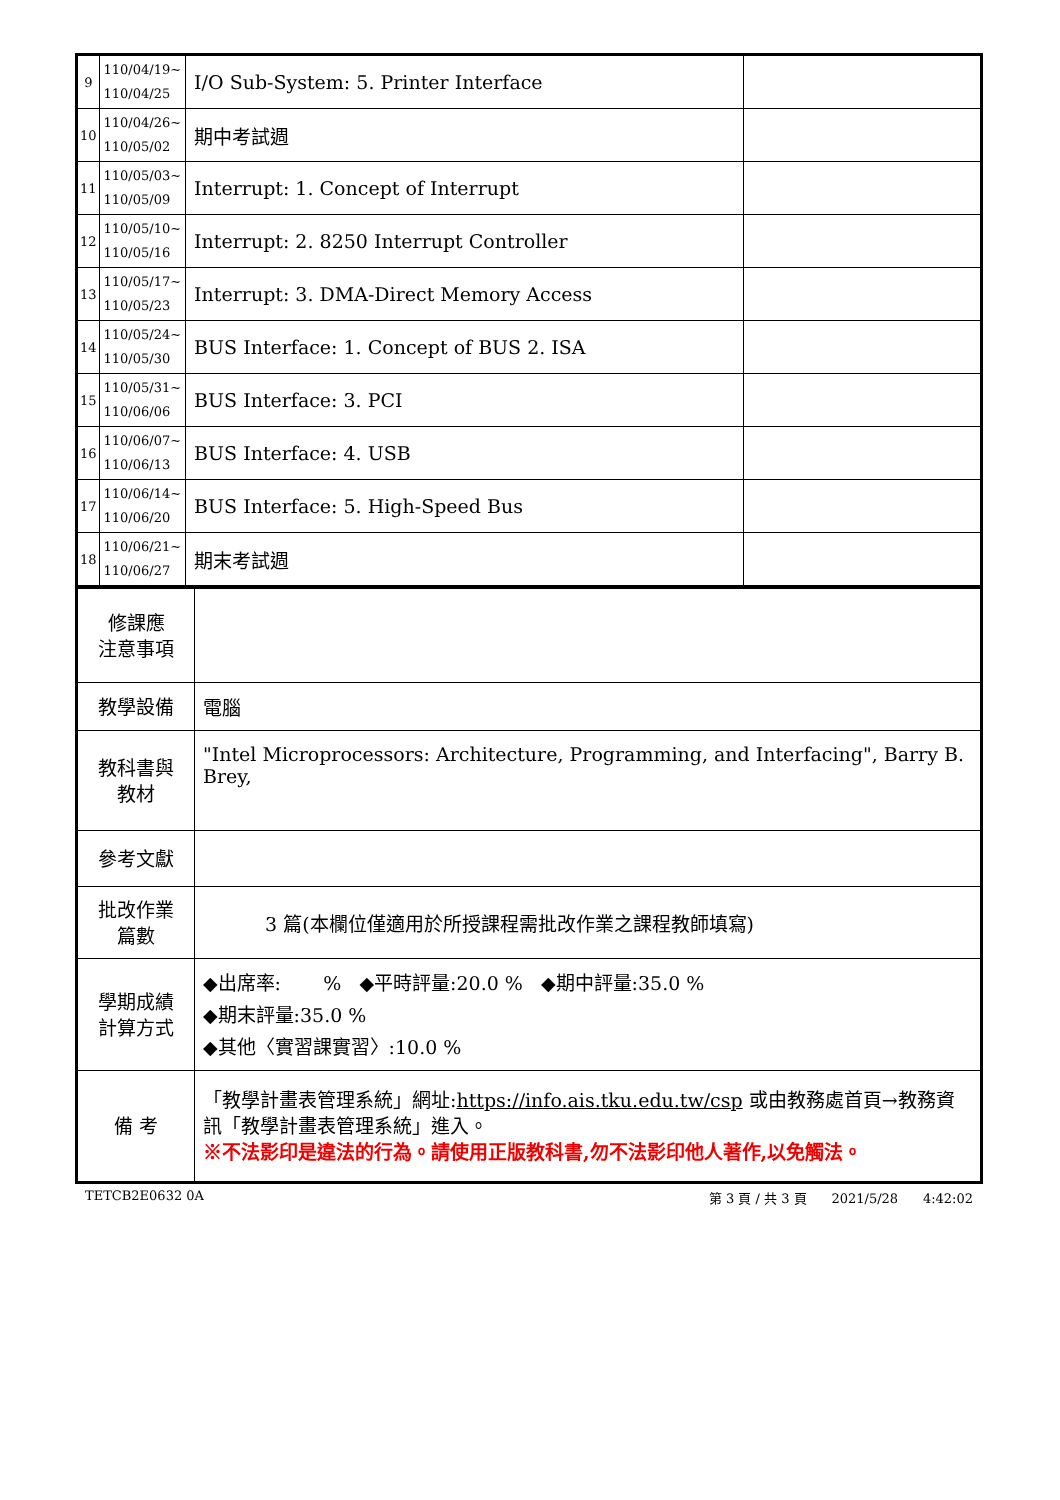| 9 | 110/04/19~ 110/04/25 | I/O Sub-System: 5. Printer Interface | |
| 10 | 110/04/26~ 110/05/02 | 期中考試週 | |
| 11 | 110/05/03~ 110/05/09 | Interrupt: 1. Concept of Interrupt | |
| 12 | 110/05/10~ 110/05/16 | Interrupt: 2. 8250 Interrupt Controller | |
| 13 | 110/05/17~ 110/05/23 | Interrupt: 3. DMA-Direct Memory Access | |
| 14 | 110/05/24~ 110/05/30 | BUS Interface: 1. Concept of BUS 2. ISA | |
| 15 | 110/05/31~ 110/06/06 | BUS Interface: 3. PCI | |
| 16 | 110/06/07~ 110/06/13 | BUS Interface: 4. USB | |
| 17 | 110/06/14~ 110/06/20 | BUS Interface: 5. High-Speed Bus | |
| 18 | 110/06/21~ 110/06/27 | 期末考試週 | |
| 修課應 注意事項 | |
| 教學設備 | 電腦 |
| 教科書與 教材 | "Intel Microprocessors: Architecture, Programming, and Interfacing", Barry B. Brey, |
| 參考文獻 | |
| 批改作業 篇數 | 3 篇(本欄位僅適用於所授課程需批改作業之課程教師填寫) |
| 學期成績 計算方式 | ◆出席率: % ◆平時評量:20.0 % ◆期中評量:35.0 % ◆期末評量:35.0 % ◆其他〈實習課實習〉:10.0 % |
| 備 考 | 「教學計畫表管理系統」網址: https://info.ais.tku.edu.tw/csp 或由教務處首頁→教務資訊「教學計畫表管理系統」進入。 ※不法影印是違法的行為。請使用正版教科書,勿不法影印他人著作,以免觸法。 |
TETCB2E0632 0A 第 3 頁 / 共 3 頁 2021/5/28 4:42:02